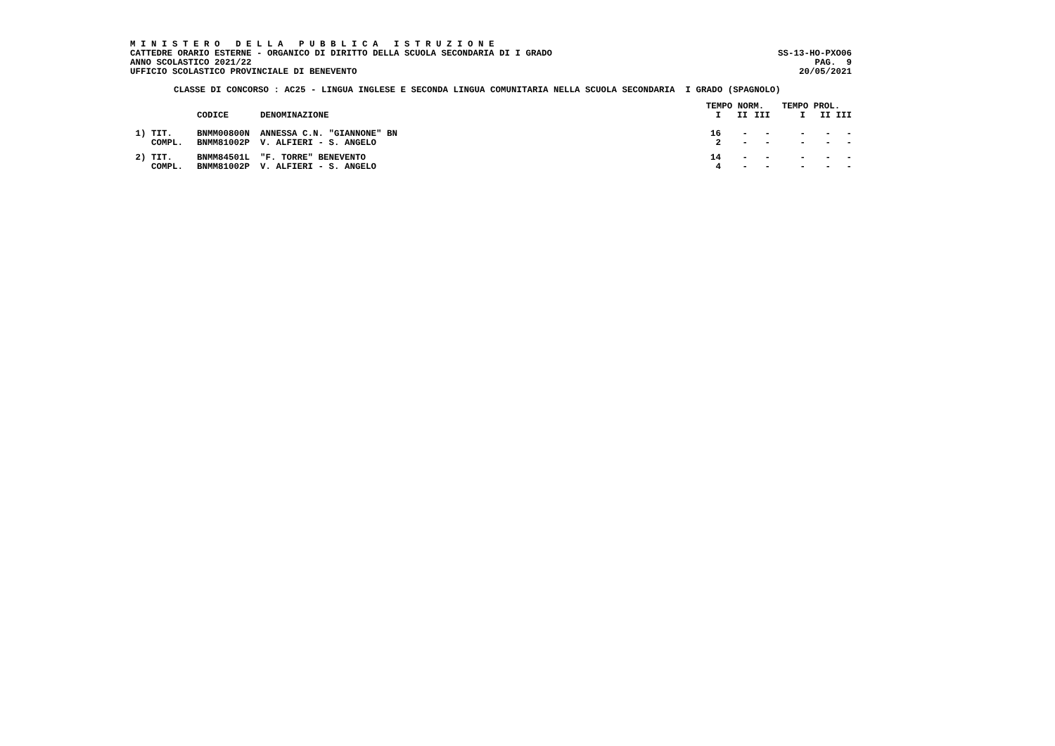M I N I S T E R O D E L L A P U B B L I C A I S T R U Z I O N E
CATTEDRE ORARIO ESTERNE - ORGANICO DI DIRITTO DELLA SCUOLA SECONDARIA DI I GRADO SS-13-HO-PXO06
ANNO SCOLASTICO 2021/22 PAG. 9
UFFICIO SCOLASTICO PROVINCIALE DI BENEVENTO 20/05/2021
CLASSE DI CONCORSO : AC25 - LINGUA INGLESE E SECONDA LINGUA COMUNITARIA NELLA SCUOLA SECONDARIA I GRADO (SPAGNOLO)
| | | | TEMPO NORM. | | | TEMPO PROL. | | |
| --- | --- | --- | --- | --- | --- | --- | --- | --- |
| | CODICE | DENOMINAZIONE | I | II | III | I | II | III |
| 1) TIT. | BNMM00800N | ANNESSA C.N. "GIANNONE" BN | 16 | - | - | - | - | - |
| COMPL. | BNMM81002P | V. ALFIERI - S. ANGELO | 2 | - | - | - | - | - |
| 2) TIT. | BNMM84501L | "F. TORRE" BENEVENTO | 14 | - | - | - | - | - |
| COMPL. | BNMM81002P | V. ALFIERI - S. ANGELO | 4 | - | - | - | - | - |